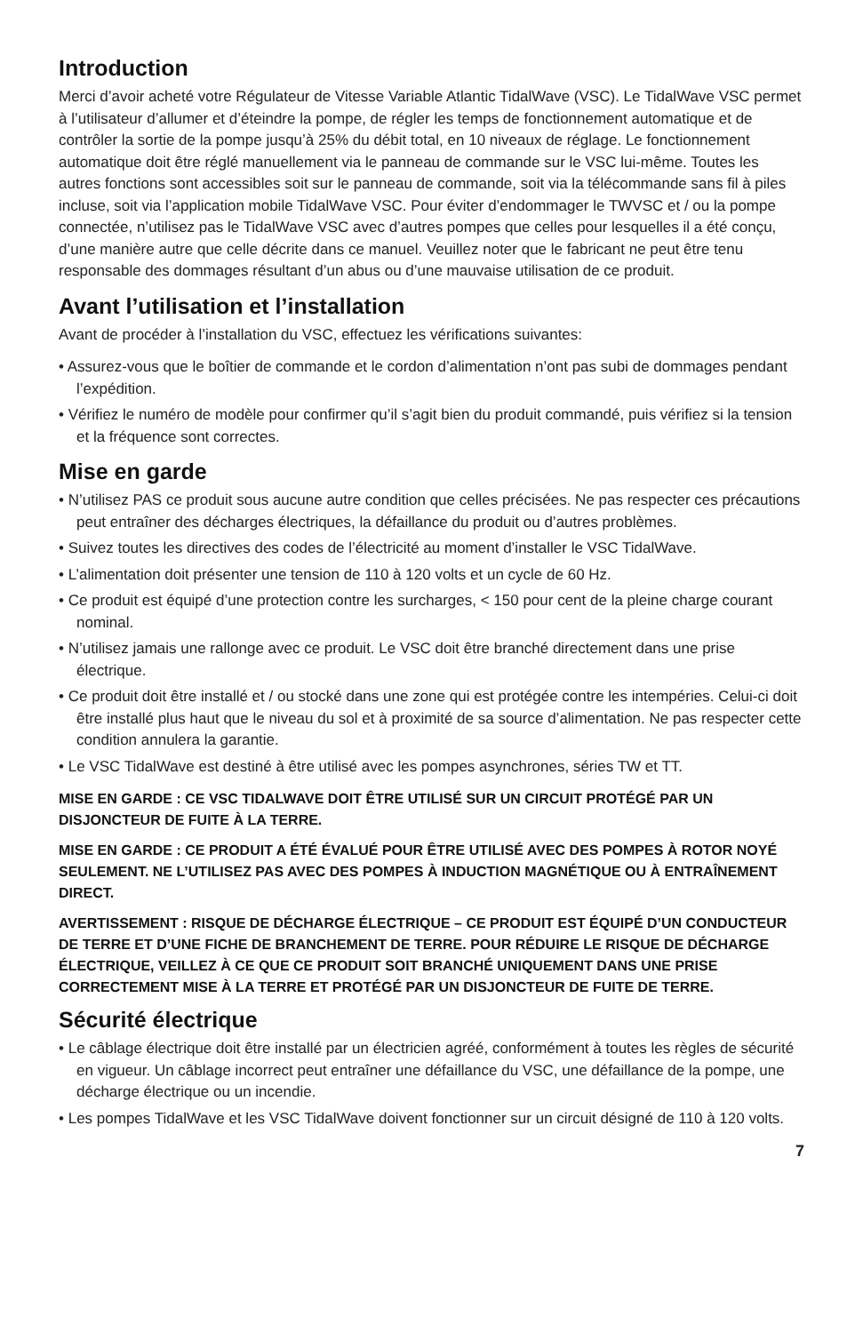Introduction
Merci d’avoir acheté votre Régulateur de Vitesse Variable Atlantic TidalWave (VSC). Le TidalWave VSC permet à l’utilisateur d’allumer et d’éteindre la pompe, de régler les temps de fonctionnement automatique et de contrôler la sortie de la pompe jusqu’à 25% du débit total, en 10 niveaux de réglage. Le fonctionnement automatique doit être réglé manuellement via le panneau de commande sur le VSC lui-même. Toutes les autres fonctions sont accessibles soit sur le panneau de commande, soit via la télécommande sans fil à piles incluse, soit via l’application mobile TidalWave VSC. Pour éviter d’endommager le TWVSC et / ou la pompe connectée, n’utilisez pas le TidalWave VSC avec d’autres pompes que celles pour lesquelles il a été conçu, d’une manière autre que celle décrite dans ce manuel. Veuillez noter que le fabricant ne peut être tenu responsable des dommages résultant d’un abus ou d’une mauvaise utilisation de ce produit.
Avant l’utilisation et l’installation
Avant de procéder à l’installation du VSC, effectuez les vérifications suivantes:
• Assurez-vous que le boîtier de commande et le cordon d’alimentation n’ont pas subi de dommages pendant l’expédition.
• Vérifiez le numéro de modèle pour confirmer qu’il s’agit bien du produit commandé, puis vérifiez si la tension et la fréquence sont correctes.
Mise en garde
• N’utilisez PAS ce produit sous aucune autre condition que celles précisées. Ne pas respecter ces précautions peut entraîner des décharges électriques, la défaillance du produit ou d’autres problèmes.
• Suivez toutes les directives des codes de l’électricité au moment d’installer le VSC TidalWave.
• L’alimentation doit présenter une tension de 110 à 120 volts et un cycle de 60 Hz.
• Ce produit est équipé d’une protection contre les surcharges, < 150 pour cent de la pleine charge courant nominal.
• N’utilisez jamais une rallonge avec ce produit. Le VSC doit être branché directement dans une prise électrique.
• Ce produit doit être installé et / ou stocké dans une zone qui est protégée contre les intempéries. Celui-ci doit être installé plus haut que le niveau du sol et à proximité de sa source d’alimentation. Ne pas respecter cette condition annulera la garantie.
• Le VSC TidalWave est destiné à être utilisé avec les pompes asynchrones, séries TW et TT.
MISE EN GARDE : CE VSC TIDALWAVE DOIT ÊTRE UTILISÉ SUR UN CIRCUIT PROTÉGÉ PAR UN DISJONCTEUR DE FUITE À LA TERRE.
MISE EN GARDE : CE PRODUIT A ÉTÉ ÉVALUÉ POUR ÊTRE UTILISÉ AVEC DES POMPES À ROTOR NOYÉ SEULEMENT. NE L’UTILISEZ PAS AVEC DES POMPES À INDUCTION MAGNÉTIQUE OU À ENTRAÎNEMENT DIRECT.
AVERTISSEMENT : RISQUE DE DÉCHARGE ÉLECTRIQUE – CE PRODUIT EST ÉQUIPÉ D’UN CONDUCTEUR DE TERRE ET D’UNE FICHE DE BRANCHEMENT DE TERRE. POUR RÉDUIRE LE RISQUE DE DÉCHARGE ÉLECTRIQUE, VEILLEZ À CE QUE CE PRODUIT SOIT BRANCHÉ UNIQUEMENT DANS UNE PRISE CORRECTEMENT MISE À LA TERRE ET PROTÉGÉ PAR UN DISJONCTEUR DE FUITE DE TERRE.
Sécurité électrique
• Le câblage électrique doit être installé par un électricien agréé, conformément à toutes les règles de sécurité en vigueur. Un câblage incorrect peut entraîner une défaillance du VSC, une défaillance de la pompe, une décharge électrique ou un incendie.
• Les pompes TidalWave et les VSC TidalWave doivent fonctionner sur un circuit désigné de 110 à 120 volts.
7